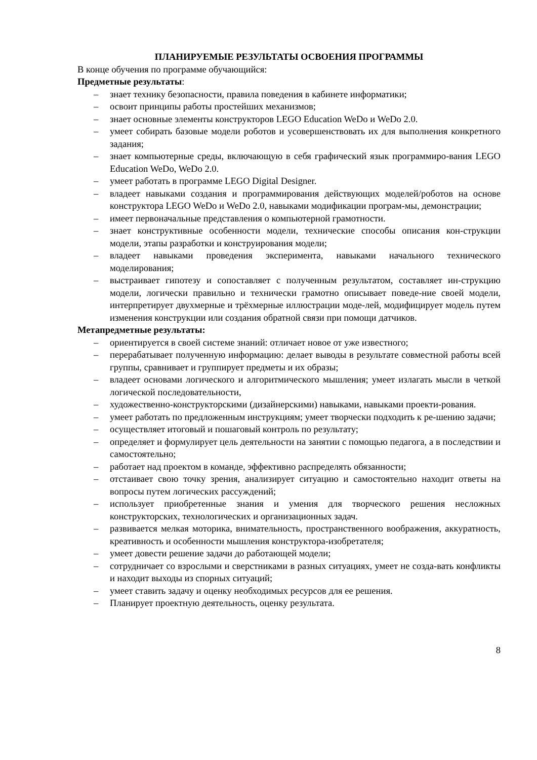ПЛАНИРУЕМЫЕ РЕЗУЛЬТАТЫ ОСВОЕНИЯ ПРОГРАММЫ
В конце обучения по программе обучающийся:
Предметные результаты:
– знает технику безопасности, правила поведения в кабинете информатики;
– освоит принципы работы простейших механизмов;
– знает основные элементы конструкторов LEGO Education WeDo и WeDo 2.0.
– умеет собирать базовые модели роботов и усовершенствовать их для выполнения конкретного задания;
– знает компьютерные среды, включающую в себя графический язык программиро-вания LEGO Education WeDo, WeDo 2.0.
– умеет работать в программе LEGO Digital Designer.
– владеет навыками создания и программирования действующих моделей/роботов на основе конструктора LEGO WeDo и WeDo 2.0, навыками модификации програм-мы, демонстрации;
– имеет первоначальные представления о компьютерной грамотности.
– знает конструктивные особенности модели, технические способы описания кон-струкции модели, этапы разработки и конструирования модели;
– владеет навыками проведения эксперимента, навыками начального технического моделирования;
– выстраивает гипотезу и сопоставляет с полученным результатом, составляет ин-струкцию модели, логически правильно и технически грамотно описывает поведе-ние своей модели, интерпретирует двухмерные и трёхмерные иллюстрации моде-лей, модифицирует модель путем изменения конструкции или создания обратной связи при помощи датчиков.
Метапредметные результаты:
– ориентируется в своей системе знаний: отличает новое от уже известного;
– перерабатывает полученную информацию: делает выводы в результате совместной работы всей группы, сравнивает и группирует предметы и их образы;
– владеет основами логического и алгоритмического мышления; умеет излагать мысли в четкой логической последовательности,
– художественно-конструкторскими (дизайнерскими) навыками, навыками проекти-рования.
– умеет работать по предложенным инструкциям; умеет творчески подходить к ре-шению задачи;
– осуществляет итоговый и пошаговый контроль по результату;
– определяет и формулирует цель деятельности на занятии с помощью педагога, а в последствии и самостоятельно;
– работает над проектом в команде, эффективно распределять обязанности;
– отстаивает свою точку зрения, анализирует ситуацию и самостоятельно находит ответы на вопросы путем логических рассуждений;
– использует приобретенные знания и умения для творческого решения несложных конструкторских, технологических и организационных задач.
– развивается мелкая моторика, внимательность, пространственного воображения, аккуратность, креативность и особенности мышления конструктора-изобретателя;
– умеет довести решение задачи до работающей модели;
– сотрудничает со взрослыми и сверстниками в разных ситуациях, умеет не созда-вать конфликты и находит выходы из спорных ситуаций;
– умеет ставить задачу и оценку необходимых ресурсов для ее решения.
– Планирует проектную деятельность, оценку результата.
8